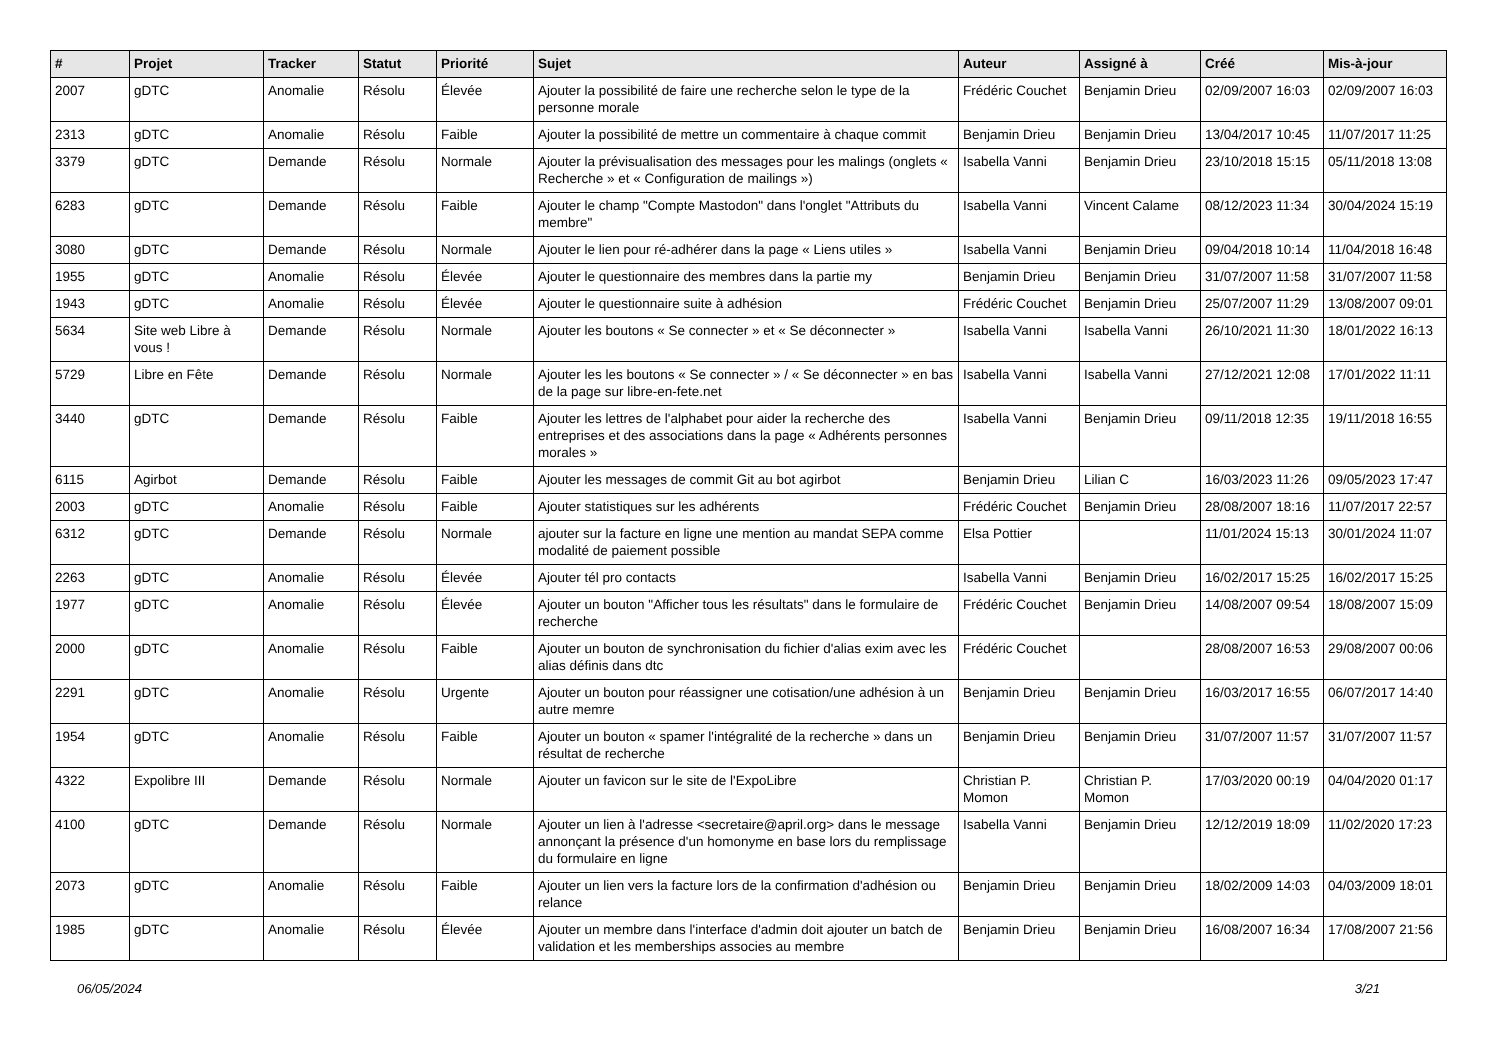| # | Projet | Tracker | Statut | Priorité | Sujet | Auteur | Assigné à | Créé | Mis-à-jour |
| --- | --- | --- | --- | --- | --- | --- | --- | --- | --- |
| 2007 | gDTC | Anomalie | Résolu | Élevée | Ajouter la possibilité de faire une recherche selon le type de la personne morale | Frédéric Couchet | Benjamin Drieu | 02/09/2007 16:03 | 02/09/2007 16:03 |
| 2313 | gDTC | Anomalie | Résolu | Faible | Ajouter la possibilité de mettre un commentaire à chaque commit | Benjamin Drieu | Benjamin Drieu | 13/04/2017 10:45 | 11/07/2017 11:25 |
| 3379 | gDTC | Demande | Résolu | Normale | Ajouter la prévisualisation des messages pour les malings (onglets « Recherche » et « Configuration de mailings ») | Isabella Vanni | Benjamin Drieu | 23/10/2018 15:15 | 05/11/2018 13:08 |
| 6283 | gDTC | Demande | Résolu | Faible | Ajouter le champ "Compte Mastodon" dans l'onglet "Attributs du membre" | Isabella Vanni | Vincent Calame | 08/12/2023 11:34 | 30/04/2024 15:19 |
| 3080 | gDTC | Demande | Résolu | Normale | Ajouter le lien pour ré-adhérer dans la page « Liens utiles » | Isabella Vanni | Benjamin Drieu | 09/04/2018 10:14 | 11/04/2018 16:48 |
| 1955 | gDTC | Anomalie | Résolu | Élevée | Ajouter le questionnaire des membres dans la partie my | Benjamin Drieu | Benjamin Drieu | 31/07/2007 11:58 | 31/07/2007 11:58 |
| 1943 | gDTC | Anomalie | Résolu | Élevée | Ajouter le questionnaire suite à adhésion | Frédéric Couchet | Benjamin Drieu | 25/07/2007 11:29 | 13/08/2007 09:01 |
| 5634 | Site web Libre à vous ! | Demande | Résolu | Normale | Ajouter les boutons « Se connecter » et « Se déconnecter » | Isabella Vanni | Isabella Vanni | 26/10/2021 11:30 | 18/01/2022 16:13 |
| 5729 | Libre en Fête | Demande | Résolu | Normale | Ajouter les les boutons « Se connecter » / « Se déconnecter » en bas de la page sur libre-en-fete.net | Isabella Vanni | Isabella Vanni | 27/12/2021 12:08 | 17/01/2022 11:11 |
| 3440 | gDTC | Demande | Résolu | Faible | Ajouter les lettres de l'alphabet pour aider la recherche des entreprises et des associations dans la page « Adhérents personnes morales » | Isabella Vanni | Benjamin Drieu | 09/11/2018 12:35 | 19/11/2018 16:55 |
| 6115 | Agirbot | Demande | Résolu | Faible | Ajouter les messages de commit Git au bot agirbot | Benjamin Drieu | Lilian C | 16/03/2023 11:26 | 09/05/2023 17:47 |
| 2003 | gDTC | Anomalie | Résolu | Faible | Ajouter statistiques sur les adhérents | Frédéric Couchet | Benjamin Drieu | 28/08/2007 18:16 | 11/07/2017 22:57 |
| 6312 | gDTC | Demande | Résolu | Normale | ajouter sur la facture en ligne une mention au mandat SEPA comme modalité de paiement possible | Elsa Pottier | | 11/01/2024 15:13 | 30/01/2024 11:07 |
| 2263 | gDTC | Anomalie | Résolu | Élevée | Ajouter tél pro contacts | Isabella Vanni | Benjamin Drieu | 16/02/2017 15:25 | 16/02/2017 15:25 |
| 1977 | gDTC | Anomalie | Résolu | Élevée | Ajouter un bouton "Afficher tous les résultats" dans le formulaire de recherche | Frédéric Couchet | Benjamin Drieu | 14/08/2007 09:54 | 18/08/2007 15:09 |
| 2000 | gDTC | Anomalie | Résolu | Faible | Ajouter un bouton de synchronisation du fichier d'alias exim avec les alias définis dans dtc | Frédéric Couchet | | 28/08/2007 16:53 | 29/08/2007 00:06 |
| 2291 | gDTC | Anomalie | Résolu | Urgente | Ajouter un bouton pour réassigner une cotisation/une adhésion à un autre memre | Benjamin Drieu | Benjamin Drieu | 16/03/2017 16:55 | 06/07/2017 14:40 |
| 1954 | gDTC | Anomalie | Résolu | Faible | Ajouter un bouton « spamer l'intégralité de la recherche » dans un résultat de recherche | Benjamin Drieu | Benjamin Drieu | 31/07/2007 11:57 | 31/07/2007 11:57 |
| 4322 | Expolibre III | Demande | Résolu | Normale | Ajouter un favicon sur le site de l'ExpoLibre | Christian P. Momon | Christian P. Momon | 17/03/2020 00:19 | 04/04/2020 01:17 |
| 4100 | gDTC | Demande | Résolu | Normale | Ajouter un lien à l'adresse <secretaire@april.org> dans le message annonçant la présence d'un homonyme en base lors du remplissage du formulaire en ligne | Isabella Vanni | Benjamin Drieu | 12/12/2019 18:09 | 11/02/2020 17:23 |
| 2073 | gDTC | Anomalie | Résolu | Faible | Ajouter un lien vers la facture lors de la confirmation d'adhésion ou relance | Benjamin Drieu | Benjamin Drieu | 18/02/2009 14:03 | 04/03/2009 18:01 |
| 1985 | gDTC | Anomalie | Résolu | Élevée | Ajouter un membre dans l'interface d'admin doit ajouter un batch de validation et les memberships associes au membre | Benjamin Drieu | Benjamin Drieu | 16/08/2007 16:34 | 17/08/2007 21:56 |
06/05/2024 3/21